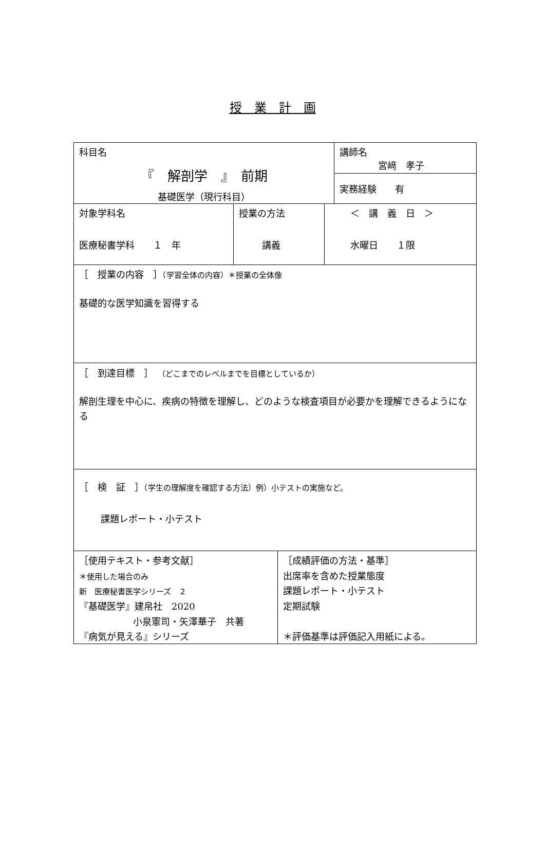授　業　計　画
科目名
『　解剖学　』　前期
基礎医学（現行科目）
講師名
宮﨑　孝子
実務経験　　有
対象学科名
医療秘書学科　　１　年
授業の方法
講義
＜　講　義　日　＞
水曜日　　１限
［　授業の内容　］（学習全体の内容）＊授業の全体像
基礎的な医学知識を習得する
［　到達目標　］　（どこまでのレベルまでを目標としているか）
解剖生理を中心に、疾病の特徴を理解し、どのような検査項目が必要かを理解できるようになる
［　検　証　］（学生の理解度を確認する方法）例）小テストの実施など。
課題レポート・小テスト
［使用テキスト・参考文献］
＊使用した場合のみ
新　医療秘書医学シリーズ　２
『基礎医学』建帛社　2020
小泉憲司・矢澤華子　共著
『病気が見える』シリーズ
［成績評価の方法・基準］
出席率を含めた授業態度
課題レポート・小テスト
定期試験
＊評価基準は評価記入用紙による。